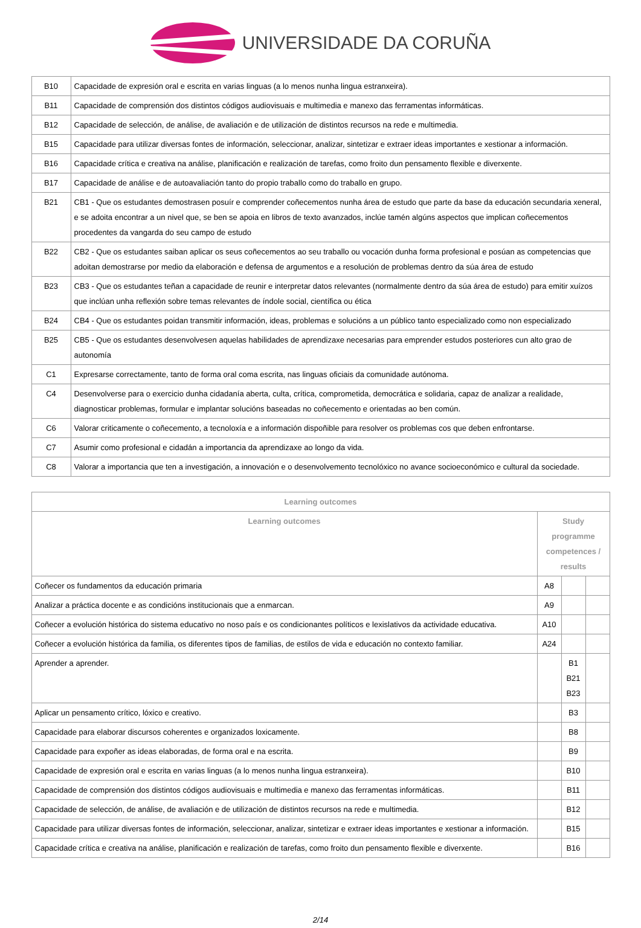UNIVERSIDADE DA CORUÑA
| B10 | Capacidade de expresión oral e escrita en varias linguas (a lo menos nunha lingua estranxeira). |
| B11 | Capacidade de comprensión dos distintos códigos audiovisuais e multimedia e manexo das ferramentas informáticas. |
| B12 | Capacidade de selección, de análise, de avaliación e de utilización de distintos recursos na rede e multimedia. |
| B15 | Capacidade para utilizar diversas fontes de información, seleccionar, analizar, sintetizar e extraer ideas importantes e xestionar a información. |
| B16 | Capacidade crítica e creativa na análise, planificación e realización de tarefas, como froito dun pensamento flexible e diverxente. |
| B17 | Capacidade de análise e de autoavaliación tanto do propio traballo como do traballo en grupo. |
| B21 | CB1 - Que os estudantes demostrasen posuír e comprender coñecementos nunha área de estudo que parte da base da educación secundaria xeneral, e se adoita encontrar a un nivel que, se ben se apoia en libros de texto avanzados, inclúe tamén algúns aspectos que implican coñecementos procedentes da vangarda do seu campo de estudo |
| B22 | CB2 - Que os estudantes saiban aplicar os seus coñecementos ao seu traballo ou vocación dunha forma profesional e posúan as competencias que adoitan demostrarse por medio da elaboración e defensa de argumentos e a resolución de problemas dentro da súa área de estudo |
| B23 | CB3 - Que os estudantes teñan a capacidade de reunir e interpretar datos relevantes (normalmente dentro da súa área de estudo) para emitir xuízos que inclúan unha reflexión sobre temas relevantes de índole social, científica ou ética |
| B24 | CB4 - Que os estudantes poidan transmitir información, ideas, problemas e solucións a un público tanto especializado como non especializado |
| B25 | CB5 - Que os estudantes desenvolvesen aquelas habilidades de aprendizaxe necesarias para emprender estudos posteriores cun alto grao de autonomía |
| C1 | Expresarse correctamente, tanto de forma oral coma escrita, nas linguas oficiais da comunidade autónoma. |
| C4 | Desenvolverse para o exercicio dunha cidadanía aberta, culta, crítica, comprometida, democrática e solidaria, capaz de analizar a realidade, diagnosticar problemas, formular e implantar solucións baseadas no coñecemento e orientadas ao ben común. |
| C6 | Valorar criticamente o coñecemento, a tecnoloxía e a información dispoñible para resolver os problemas cos que deben enfrontarse. |
| C7 | Asumir como profesional e cidadán a importancia da aprendizaxe ao longo da vida. |
| C8 | Valorar a importancia que ten a investigación, a innovación e o desenvolvemento tecnolóxico no avance socioeconómico e cultural da sociedade. |
| Learning outcomes | | | |
| --- | --- | --- | --- |
| Learning outcomes | Study programme competences / results | | |
| Coñecer os fundamentos da educación primaria | A8 | | |
| Analizar a práctica docente e as condicións institucionais que a enmarcan. | A9 | | |
| Coñecer a evolución histórica do sistema educativo no noso país e os condicionantes políticos e lexislativos da actividade educativa. | A10 | | |
| Coñecer a evolución histórica da familia, os diferentes tipos de familias, de estilos de vida e educación no contexto familiar. | A24 | | |
| Aprender a aprender. | | B1 B21 B23 | |
| Aplicar un pensamento crítico, lóxico e creativo. | | B3 | |
| Capacidade para elaborar discursos coherentes e organizados loxicamente. | | B8 | |
| Capacidade para expoñer as ideas elaboradas, de forma oral e na escrita. | | B9 | |
| Capacidade de expresión oral e escrita en varias linguas (a lo menos nunha lingua estranxeira). | | B10 | |
| Capacidade de comprensión dos distintos códigos audiovisuais e multimedia e manexo das ferramentas informáticas. | | B11 | |
| Capacidade de selección, de análise, de avaliación e de utilización de distintos recursos na rede e multimedia. | | B12 | |
| Capacidade para utilizar diversas fontes de información, seleccionar, analizar, sintetizar e extraer ideas importantes e xestionar a información. | | B15 | |
| Capacidade crítica e creativa na análise, planificación e realización de tarefas, como froito dun pensamento flexible e diverxente. | | B16 | |
2/14